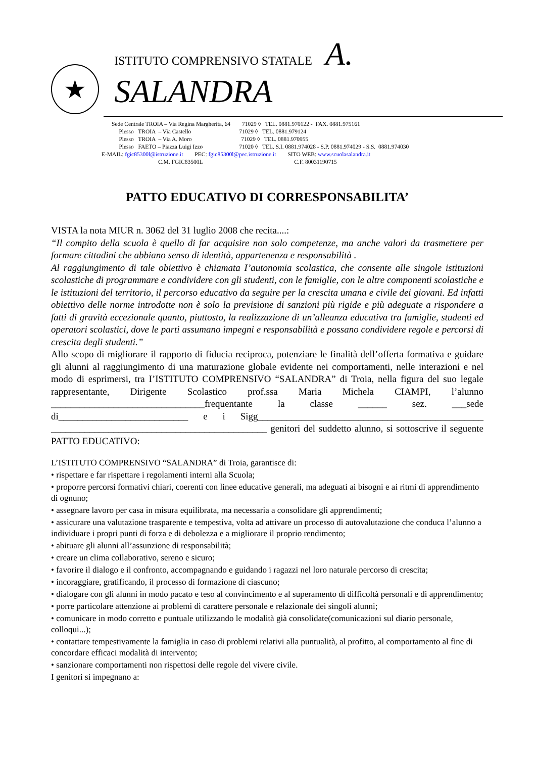★
ISTITUTO COMPRENSIVO STATALE A. SALANDRA
Sede Centrale TROIA – Via Regina Margherita, 64 71029 ◊ TEL. 0881.970122 - FAX. 0881.975161
Plesso TROIA – Via Castello 71029 ◊ TEL. 0881.979124
Plesso TROIA – Via A. Moro 71029 ◊ TEL. 0881.970955
Plesso FAETO – Piazza Luigi Izzo 71020 ◊ TEL. S.I. 0881.974028 - S.P. 0881.974029 - S.S. 0881.974030
E-MAIL: fgic85300l@istruzione.it PEC: fgic85300l@pec.istruzione.it SITO WEB: www.scuolasalandra.it
C.M. FGIC83500L C.F. 80031190715
PATTO EDUCATIVO DI CORRESPONSABILITA’
VISTA la nota MIUR n. 3062 del 31 luglio 2008 che recita....:
“Il compito della scuola è quello di far acquisire non solo competenze, ma anche valori da trasmettere per formare cittadini che abbiano senso di identità, appartenenza e responsabilità .
Al raggiungimento di tale obiettivo è chiamata I’autonomia scolastica, che consente alle singole istituzioni scolastiche di programmare e condividere con gli studenti, con le famiglie, con le altre componenti scolastiche e le istituzioni del territorio, il percorso educativo da seguire per la crescita umana e civile dei giovani. Ed infatti obiettivo delle norme introdotte non è solo la previsione di sanzioni più rigide e più adeguate a rispondere a fatti di gravità eccezionale quanto, piuttosto, la realizzazione di un’alleanza educativa tra famiglie, studenti ed operatori scolastici, dove le parti assumano impegni e responsabilità e possano condividere regole e percorsi di crescita degli studenti.”
Allo scopo di migliorare il rapporto di fiducia reciproca, potenziare le finalità dell’offerta formativa e guidare gli alunni al raggiungimento di una maturazione globale evidente nei comportamenti, nelle interazioni e nel modo di esprimersi, tra I’ISTITUTO COMPRENSIVO “SALANDRA” di Troia, nella figura del suo legale rappresentante, Dirigente Scolastico prof.ssa Maria Michela CIAMPI, l’alunno ________________________________frequentante la classe ______ sez. ___sede di___________________________ e i Sigg_______________________________________________ _____________________________________________ genitori del suddetto alunno, si sottoscrive il seguente PATTO EDUCATIVO:
L’ISTITUTO COMPRENSIVO “SALANDRA” di Troia, garantisce di:
• rispettare e far rispettare i regolamenti interni alla Scuola;
• proporre percorsi formativi chiari, coerenti con linee educative generali, ma adeguati ai bisogni e ai ritmi di apprendimento di ognuno;
• assegnare lavoro per casa in misura equilibrata, ma necessaria a consolidare gli apprendimenti;
• assicurare una valutazione trasparente e tempestiva, volta ad attivare un processo di autovalutazione che conduca l’alunno a individuare i propri punti di forza e di debolezza e a migliorare il proprio rendimento;
• abituare gli alunni all’assunzione di responsabilità;
• creare un clima collaborativo, sereno e sicuro;
• favorire il dialogo e il confronto, accompagnando e guidando i ragazzi nel loro naturale percorso di crescita;
• incoraggiare, gratificando, il processo di formazione di ciascuno;
• dialogare con gli alunni in modo pacato e teso al convincimento e al superamento di difficoltà personali e di apprendimento;
• porre particolare attenzione ai problemi di carattere personale e relazionale dei singoli alunni;
• comunicare in modo corretto e puntuale utilizzando le modalità già consolidate(comunicazioni sul diario personale, colloqui...);
• contattare tempestivamente la famiglia in caso di problemi relativi alla puntualità, al profitto, al comportamento al fine di concordare efficaci modalità di intervento;
• sanzionare comportamenti non rispettosi delle regole del vivere civile.
I genitori si impegnano a: